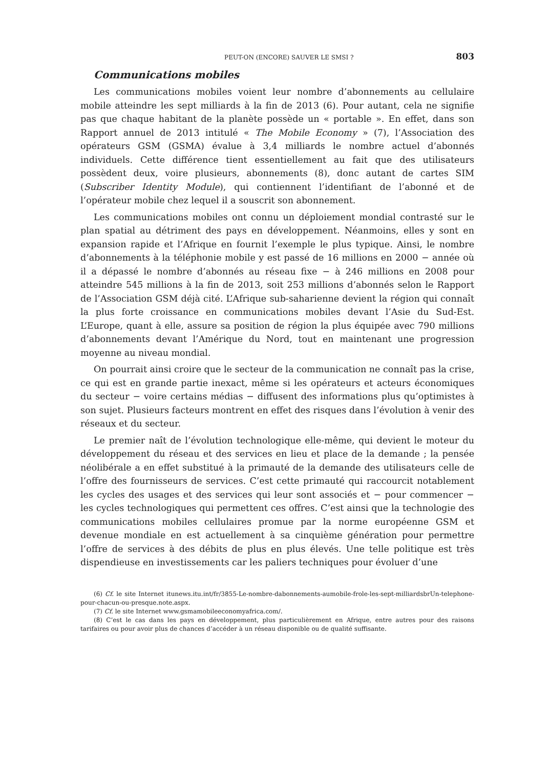PEUT-ON (ENCORE) SAUVER LE SMSI ? 803
Communications mobiles
Les communications mobiles voient leur nombre d’abonnements au cellulaire mobile atteindre les sept milliards à la fin de 2013 (6). Pour autant, cela ne signifie pas que chaque habitant de la planète possède un « portable ». En effet, dans son Rapport annuel de 2013 intitulé « The Mobile Economy » (7), l’Association des opérateurs GSM (GSMA) évalue à 3,4 milliards le nombre actuel d’abonnés individuels. Cette différence tient essentiellement au fait que des utilisateurs possèdent deux, voire plusieurs, abonnements (8), donc autant de cartes SIM (Subscriber Identity Module), qui contiennent l’identifiant de l’abonné et de l’opérateur mobile chez lequel il a souscrit son abonnement.
Les communications mobiles ont connu un déploiement mondial contrasté sur le plan spatial au détriment des pays en développement. Néanmoins, elles y sont en expansion rapide et l’Afrique en fournit l’exemple le plus typique. Ainsi, le nombre d’abonnements à la téléphonie mobile y est passé de 16 millions en 2000 − année où il a dépassé le nombre d’abonnés au réseau fixe − à 246 millions en 2008 pour atteindre 545 millions à la fin de 2013, soit 253 millions d’abonnés selon le Rapport de l’Association GSM déjà cité. L’Afrique sub-saharienne devient la région qui connaît la plus forte croissance en communications mobiles devant l’Asie du Sud-Est. L’Europe, quant à elle, assure sa position de région la plus équipée avec 790 millions d’abonnements devant l’Amérique du Nord, tout en maintenant une progression moyenne au niveau mondial.
On pourrait ainsi croire que le secteur de la communication ne connaît pas la crise, ce qui est en grande partie inexact, même si les opérateurs et acteurs économiques du secteur − voire certains médias − diffusent des informations plus qu’optimistes à son sujet. Plusieurs facteurs montrent en effet des risques dans l’évolution à venir des réseaux et du secteur.
Le premier naît de l’évolution technologique elle-même, qui devient le moteur du développement du réseau et des services en lieu et place de la demande ; la pensée néolibérale a en effet substitué à la primauté de la demande des utilisateurs celle de l’offre des fournisseurs de services. C’est cette primauté qui raccourcit notablement les cycles des usages et des services qui leur sont associés et − pour commencer − les cycles technologiques qui permettent ces offres. C’est ainsi que la technologie des communications mobiles cellulaires promue par la norme européenne GSM et devenue mondiale en est actuellement à sa cinquième génération pour permettre l’offre de services à des débits de plus en plus élevés. Une telle politique est très dispendieuse en investissements car les paliers techniques pour évoluer d’une
(6) Cf. le site Internet itunews.itu.int/fr/3855-Le-nombre-dabonnements-aumobile-frole-les-sept-milliardsbrUn-telephone-pour-chacun-ou-presque.note.aspx.
(7) Cf. le site Internet www.gsmamobileeconomyafrica.com/.
(8) C’est le cas dans les pays en développement, plus particulièrement en Afrique, entre autres pour des raisons tarifaires ou pour avoir plus de chances d’accéder à un réseau disponible ou de qualité suffisante.